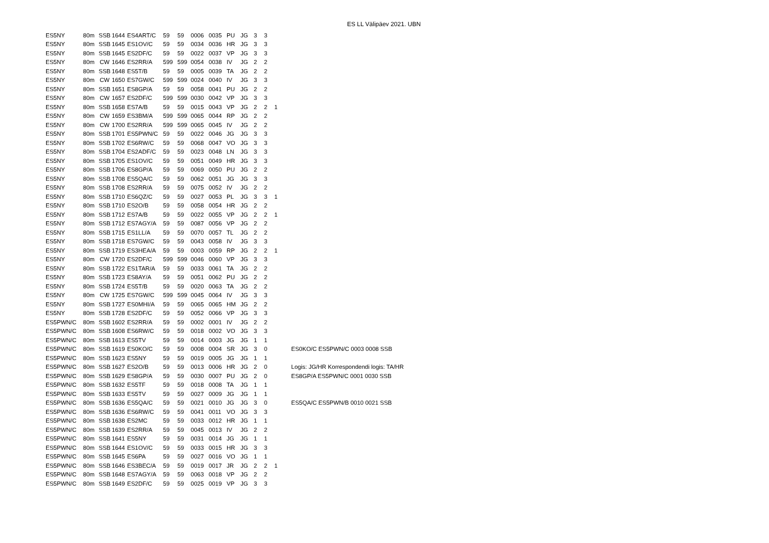ES LL Välipäev 2021. UBN
| ES5NY | 80m | SSB | 1644 | ES4ART/C | 59 | 59 | 0006 | 0035 | PU | JG | 3 | 3 | | |
| ES5NY | 80m | SSB | 1645 | ES1OV/C | 59 | 59 | 0034 | 0036 | HR | JG | 3 | 3 | | |
| ES5NY | 80m | SSB | 1645 | ES2DF/C | 59 | 59 | 0022 | 0037 | VP | JG | 3 | 3 | | |
| ES5NY | 80m | CW | 1646 | ES2RR/A | 599 | 599 | 0054 | 0038 | IV | JG | 2 | 2 | | |
| ES5NY | 80m | SSB | 1648 | ES5T/B | 59 | 59 | 0005 | 0039 | TA | JG | 2 | 2 | | |
| ES5NY | 80m | CW | 1650 | ES7GW/C | 599 | 599 | 0024 | 0040 | IV | JG | 3 | 3 | | |
| ES5NY | 80m | SSB | 1651 | ES8GP/A | 59 | 59 | 0058 | 0041 | PU | JG | 2 | 2 | | |
| ES5NY | 80m | CW | 1657 | ES2DF/C | 599 | 599 | 0030 | 0042 | VP | JG | 3 | 3 | | |
| ES5NY | 80m | SSB | 1658 | ES7A/B | 59 | 59 | 0015 | 0043 | VP | JG | 2 | 2 | 1 | |
| ES5NY | 80m | CW | 1659 | ES3BM/A | 599 | 599 | 0065 | 0044 | RP | JG | 2 | 2 | | |
| ES5NY | 80m | CW | 1700 | ES2RR/A | 599 | 599 | 0065 | 0045 | IV | JG | 2 | 2 | | |
| ES5NY | 80m | SSB | 1701 | ES5PWN/C | 59 | 59 | 0022 | 0046 | JG | JG | 3 | 3 | | |
| ES5NY | 80m | SSB | 1702 | ES6RW/C | 59 | 59 | 0068 | 0047 | VO | JG | 3 | 3 | | |
| ES5NY | 80m | SSB | 1704 | ES2ADF/C | 59 | 59 | 0023 | 0048 | LN | JG | 3 | 3 | | |
| ES5NY | 80m | SSB | 1705 | ES1OV/C | 59 | 59 | 0051 | 0049 | HR | JG | 3 | 3 | | |
| ES5NY | 80m | SSB | 1706 | ES8GP/A | 59 | 59 | 0069 | 0050 | PU | JG | 2 | 2 | | |
| ES5NY | 80m | SSB | 1708 | ES5QA/C | 59 | 59 | 0062 | 0051 | JG | JG | 3 | 3 | | |
| ES5NY | 80m | SSB | 1708 | ES2RR/A | 59 | 59 | 0075 | 0052 | IV | JG | 2 | 2 | | |
| ES5NY | 80m | SSB | 1710 | ES6QZ/C | 59 | 59 | 0027 | 0053 | PL | JG | 3 | 3 | 1 | |
| ES5NY | 80m | SSB | 1710 | ES2O/B | 59 | 59 | 0058 | 0054 | HR | JG | 2 | 2 | | |
| ES5NY | 80m | SSB | 1712 | ES7A/B | 59 | 59 | 0022 | 0055 | VP | JG | 2 | 2 | 1 | |
| ES5NY | 80m | SSB | 1712 | ES7AGY/A | 59 | 59 | 0087 | 0056 | VP | JG | 2 | 2 | | |
| ES5NY | 80m | SSB | 1715 | ES1LL/A | 59 | 59 | 0070 | 0057 | TL | JG | 2 | 2 | | |
| ES5NY | 80m | SSB | 1718 | ES7GW/C | 59 | 59 | 0043 | 0058 | IV | JG | 3 | 3 | | |
| ES5NY | 80m | SSB | 1719 | ES3HEA/A | 59 | 59 | 0003 | 0059 | RP | JG | 2 | 2 | 1 | |
| ES5NY | 80m | CW | 1720 | ES2DF/C | 599 | 599 | 0046 | 0060 | VP | JG | 3 | 3 | | |
| ES5NY | 80m | SSB | 1722 | ES1TAR/A | 59 | 59 | 0033 | 0061 | TA | JG | 2 | 2 | | |
| ES5NY | 80m | SSB | 1723 | ES8AY/A | 59 | 59 | 0051 | 0062 | PU | JG | 2 | 2 | | |
| ES5NY | 80m | SSB | 1724 | ES5T/B | 59 | 59 | 0020 | 0063 | TA | JG | 2 | 2 | | |
| ES5NY | 80m | CW | 1725 | ES7GW/C | 599 | 599 | 0045 | 0064 | IV | JG | 3 | 3 | | |
| ES5NY | 80m | SSB | 1727 | ES0MHI/A | 59 | 59 | 0065 | 0065 | HM | JG | 2 | 2 | | |
| ES5NY | 80m | SSB | 1728 | ES2DF/C | 59 | 59 | 0052 | 0066 | VP | JG | 3 | 3 | | |
| ES5PWN/C | 80m | SSB | 1602 | ES2RR/A | 59 | 59 | 0002 | 0001 | IV | JG | 2 | 2 | | |
| ES5PWN/C | 80m | SSB | 1608 | ES6RW/C | 59 | 59 | 0018 | 0002 | VO | JG | 3 | 3 | | |
| ES5PWN/C | 80m | SSB | 1613 | ES5TV | 59 | 59 | 0014 | 0003 | JG | JG | 1 | 1 | | |
| ES5PWN/C | 80m | SSB | 1619 | ES0KO/C | 59 | 59 | 0008 | 0004 | SR | JG | 3 | 0 | | ES0KO/C ES5PWN/C 0003 0008 SSB |
| ES5PWN/C | 80m | SSB | 1623 | ES5NY | 59 | 59 | 0019 | 0005 | JG | JG | 1 | 1 | | |
| ES5PWN/C | 80m | SSB | 1627 | ES2O/B | 59 | 59 | 0013 | 0006 | HR | JG | 2 | 0 | | Logis: JG/HR Korrespondendi logis: TA/HR |
| ES5PWN/C | 80m | SSB | 1629 | ES8GP/A | 59 | 59 | 0030 | 0007 | PU | JG | 2 | 0 | | ES8GP/A ES5PWN/C 0001 0030 SSB |
| ES5PWN/C | 80m | SSB | 1632 | ES5TF | 59 | 59 | 0018 | 0008 | TA | JG | 1 | 1 | | |
| ES5PWN/C | 80m | SSB | 1633 | ES5TV | 59 | 59 | 0027 | 0009 | JG | JG | 1 | 1 | | |
| ES5PWN/C | 80m | SSB | 1636 | ES5QA/C | 59 | 59 | 0021 | 0010 | JG | JG | 3 | 0 | | ES5QA/C ES5PWN/B 0010 0021 SSB |
| ES5PWN/C | 80m | SSB | 1636 | ES6RW/C | 59 | 59 | 0041 | 0011 | VO | JG | 3 | 3 | | |
| ES5PWN/C | 80m | SSB | 1638 | ES2MC | 59 | 59 | 0033 | 0012 | HR | JG | 1 | 1 | | |
| ES5PWN/C | 80m | SSB | 1639 | ES2RR/A | 59 | 59 | 0045 | 0013 | IV | JG | 2 | 2 | | |
| ES5PWN/C | 80m | SSB | 1641 | ES5NY | 59 | 59 | 0031 | 0014 | JG | JG | 1 | 1 | | |
| ES5PWN/C | 80m | SSB | 1644 | ES1OV/C | 59 | 59 | 0033 | 0015 | HR | JG | 3 | 3 | | |
| ES5PWN/C | 80m | SSB | 1645 | ES6PA | 59 | 59 | 0027 | 0016 | VO | JG | 1 | 1 | | |
| ES5PWN/C | 80m | SSB | 1646 | ES3BEC/A | 59 | 59 | 0019 | 0017 | JR | JG | 2 | 2 | 1 | |
| ES5PWN/C | 80m | SSB | 1648 | ES7AGY/A | 59 | 59 | 0063 | 0018 | VP | JG | 2 | 2 | | |
| ES5PWN/C | 80m | SSB | 1649 | ES2DF/C | 59 | 59 | 0025 | 0019 | VP | JG | 3 | 3 | | |